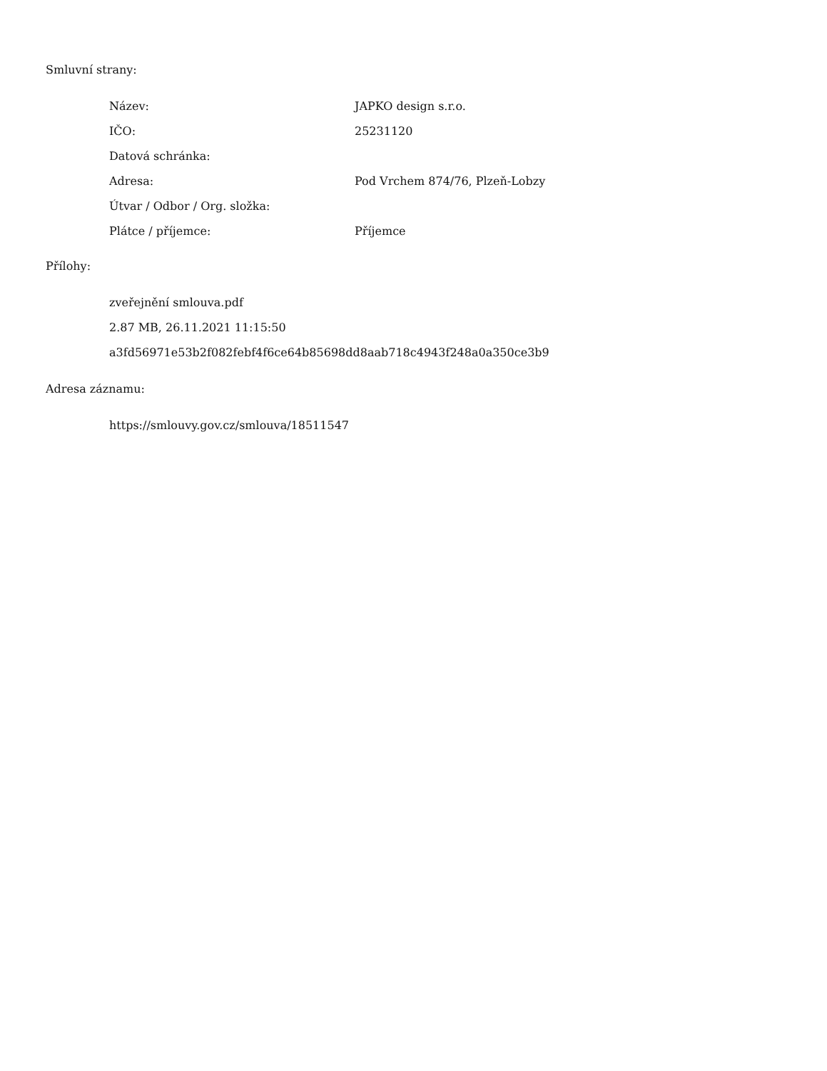Smluvní strany:
| Název: | JAPKO design s.r.o. |
| IČO: | 25231120 |
| Datová schránka: | |
| Adresa: | Pod Vrchem 874/76, Plzeň-Lobzy |
| Útvar / Odbor / Org. složka: | |
| Plátce / příjemce: | Příjemce |
Přílohy:
zveřejnění smlouva.pdf
2.87 MB, 26.11.2021 11:15:50
a3fd56971e53b2f082febf4f6ce64b85698dd8aab718c4943f248a0a350ce3b9
Adresa záznamu:
https://smlouvy.gov.cz/smlouva/18511547